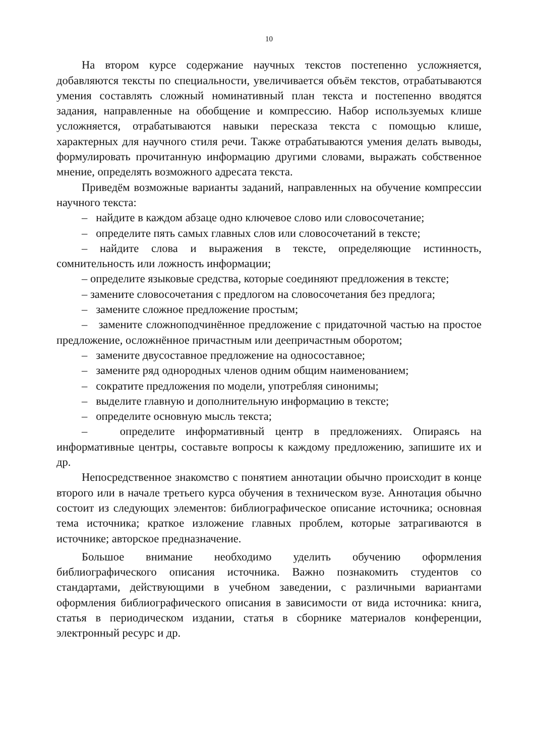10
На втором курсе содержание научных текстов постепенно усложняется, добавляются тексты по специальности, увеличивается объём текстов, отрабатываются умения составлять сложный номинативный план текста и постепенно вводятся задания, направленные на обобщение и компрессию. Набор используемых клише усложняется, отрабатываются навыки пересказа текста с помощью клише, характерных для научного стиля речи. Также отрабатываются умения делать выводы, формулировать прочитанную информацию другими словами, выражать собственное мнение, определять возможного адресата текста.
Приведём возможные варианты заданий, направленных на обучение компрессии научного текста:
– найдите в каждом абзаце одно ключевое слово или словосочетание;
– определите пять самых главных слов или словосочетаний в тексте;
– найдите слова и выражения в тексте, определяющие истинность, сомнительность или ложность информации;
– определите языковые средства, которые соединяют предложения в тексте;
– замените словосочетания с предлогом на словосочетания без предлога;
– замените сложное предложение простым;
– замените сложноподчинённое предложение с придаточной частью на простое предложение, осложнённое причастным или деепричастным оборотом;
– замените двусоставное предложение на односоставное;
– замените ряд однородных членов одним общим наименованием;
– сократите предложения по модели, употребляя синонимы;
– выделите главную и дополнительную информацию в тексте;
– определите основную мысль текста;
– определите информативный центр в предложениях. Опираясь на информативные центры, составьте вопросы к каждому предложению, запишите их и др.
Непосредственное знакомство с понятием аннотации обычно происходит в конце второго или в начале третьего курса обучения в техническом вузе. Аннотация обычно состоит из следующих элементов: библиографическое описание источника; основная тема источника; краткое изложение главных проблем, которые затрагиваются в источнике; авторское предназначение.
Большое внимание необходимо уделить обучению оформления библиографического описания источника. Важно познакомить студентов со стандартами, действующими в учебном заведении, с различными вариантами оформления библиографического описания в зависимости от вида источника: книга, статья в периодическом издании, статья в сборнике материалов конференции, электронный ресурс и др.